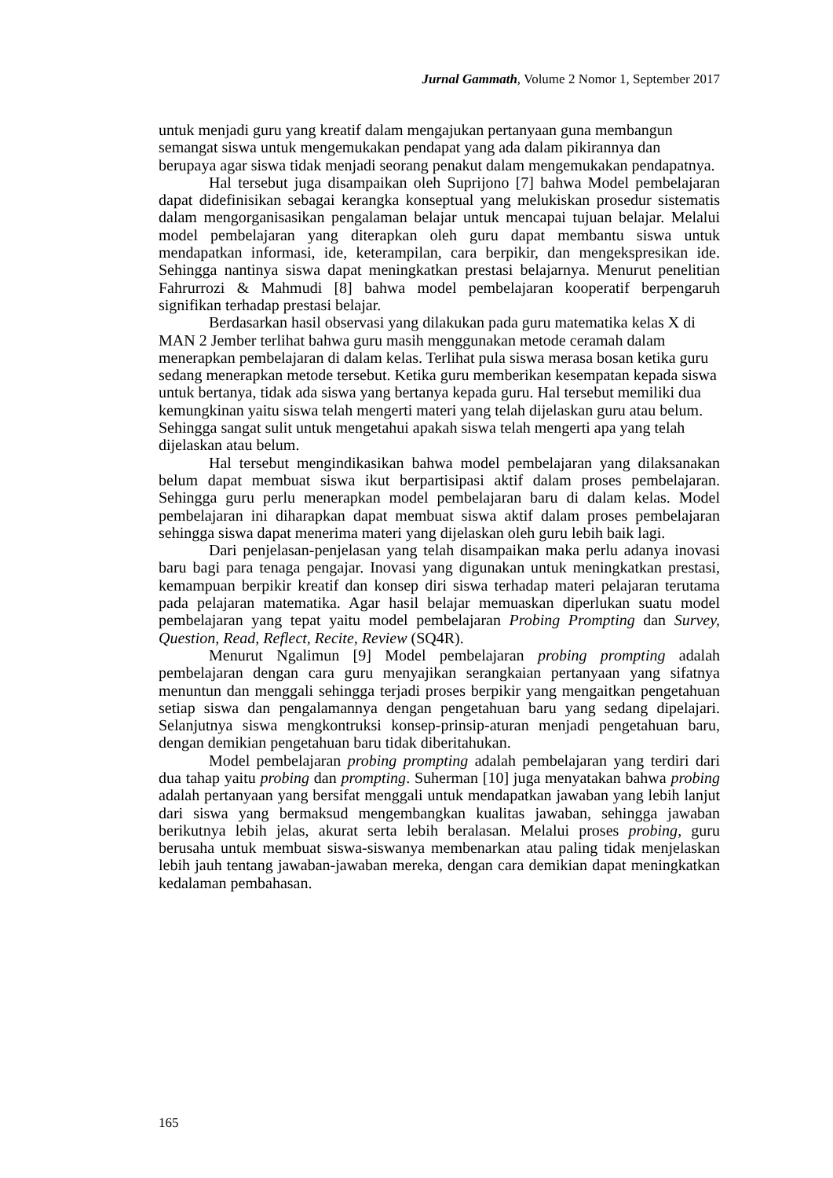Jurnal Gammath, Volume 2 Nomor 1, September 2017
untuk menjadi guru yang kreatif dalam mengajukan pertanyaan guna membangun semangat siswa untuk mengemukakan pendapat yang ada dalam pikirannya dan berupaya agar siswa tidak menjadi seorang penakut dalam mengemukakan pendapatnya.
Hal tersebut juga disampaikan oleh Suprijono [7] bahwa Model pembelajaran dapat didefinisikan sebagai kerangka konseptual yang melukiskan prosedur sistematis dalam mengorganisasikan pengalaman belajar untuk mencapai tujuan belajar. Melalui model pembelajaran yang diterapkan oleh guru dapat membantu siswa untuk mendapatkan informasi, ide, keterampilan, cara berpikir, dan mengekspresikan ide. Sehingga nantinya siswa dapat meningkatkan prestasi belajarnya. Menurut penelitian Fahrurrozi & Mahmudi [8] bahwa model pembelajaran kooperatif berpengaruh signifikan terhadap prestasi belajar.
Berdasarkan hasil observasi yang dilakukan pada guru matematika kelas X di MAN 2 Jember terlihat bahwa guru masih menggunakan metode ceramah dalam menerapkan pembelajaran di dalam kelas. Terlihat pula siswa merasa bosan ketika guru sedang menerapkan metode tersebut. Ketika guru memberikan kesempatan kepada siswa untuk bertanya, tidak ada siswa yang bertanya kepada guru. Hal tersebut memiliki dua kemungkinan yaitu siswa telah mengerti materi yang telah dijelaskan guru atau belum. Sehingga sangat sulit untuk mengetahui apakah siswa telah mengerti apa yang telah dijelaskan atau belum.
Hal tersebut mengindikasikan bahwa model pembelajaran yang dilaksanakan belum dapat membuat siswa ikut berpartisipasi aktif dalam proses pembelajaran. Sehingga guru perlu menerapkan model pembelajaran baru di dalam kelas. Model pembelajaran ini diharapkan dapat membuat siswa aktif dalam proses pembelajaran sehingga siswa dapat menerima materi yang dijelaskan oleh guru lebih baik lagi.
Dari penjelasan-penjelasan yang telah disampaikan maka perlu adanya inovasi baru bagi para tenaga pengajar. Inovasi yang digunakan untuk meningkatkan prestasi, kemampuan berpikir kreatif dan konsep diri siswa terhadap materi pelajaran terutama pada pelajaran matematika. Agar hasil belajar memuaskan diperlukan suatu model pembelajaran yang tepat yaitu model pembelajaran Probing Prompting dan Survey, Question, Read, Reflect, Recite, Review (SQ4R).
Menurut Ngalimun [9] Model pembelajaran probing prompting adalah pembelajaran dengan cara guru menyajikan serangkaian pertanyaan yang sifatnya menuntun dan menggali sehingga terjadi proses berpikir yang mengaitkan pengetahuan setiap siswa dan pengalamannya dengan pengetahuan baru yang sedang dipelajari. Selanjutnya siswa mengkontruksi konsep-prinsip-aturan menjadi pengetahuan baru, dengan demikian pengetahuan baru tidak diberitahukan.
Model pembelajaran probing prompting adalah pembelajaran yang terdiri dari dua tahap yaitu probing dan prompting. Suherman [10] juga menyatakan bahwa probing adalah pertanyaan yang bersifat menggali untuk mendapatkan jawaban yang lebih lanjut dari siswa yang bermaksud mengembangkan kualitas jawaban, sehingga jawaban berikutnya lebih jelas, akurat serta lebih beralasan. Melalui proses probing, guru berusaha untuk membuat siswa-siswanya membenarkan atau paling tidak menjelaskan lebih jauh tentang jawaban-jawaban mereka, dengan cara demikian dapat meningkatkan kedalaman pembahasan.
165